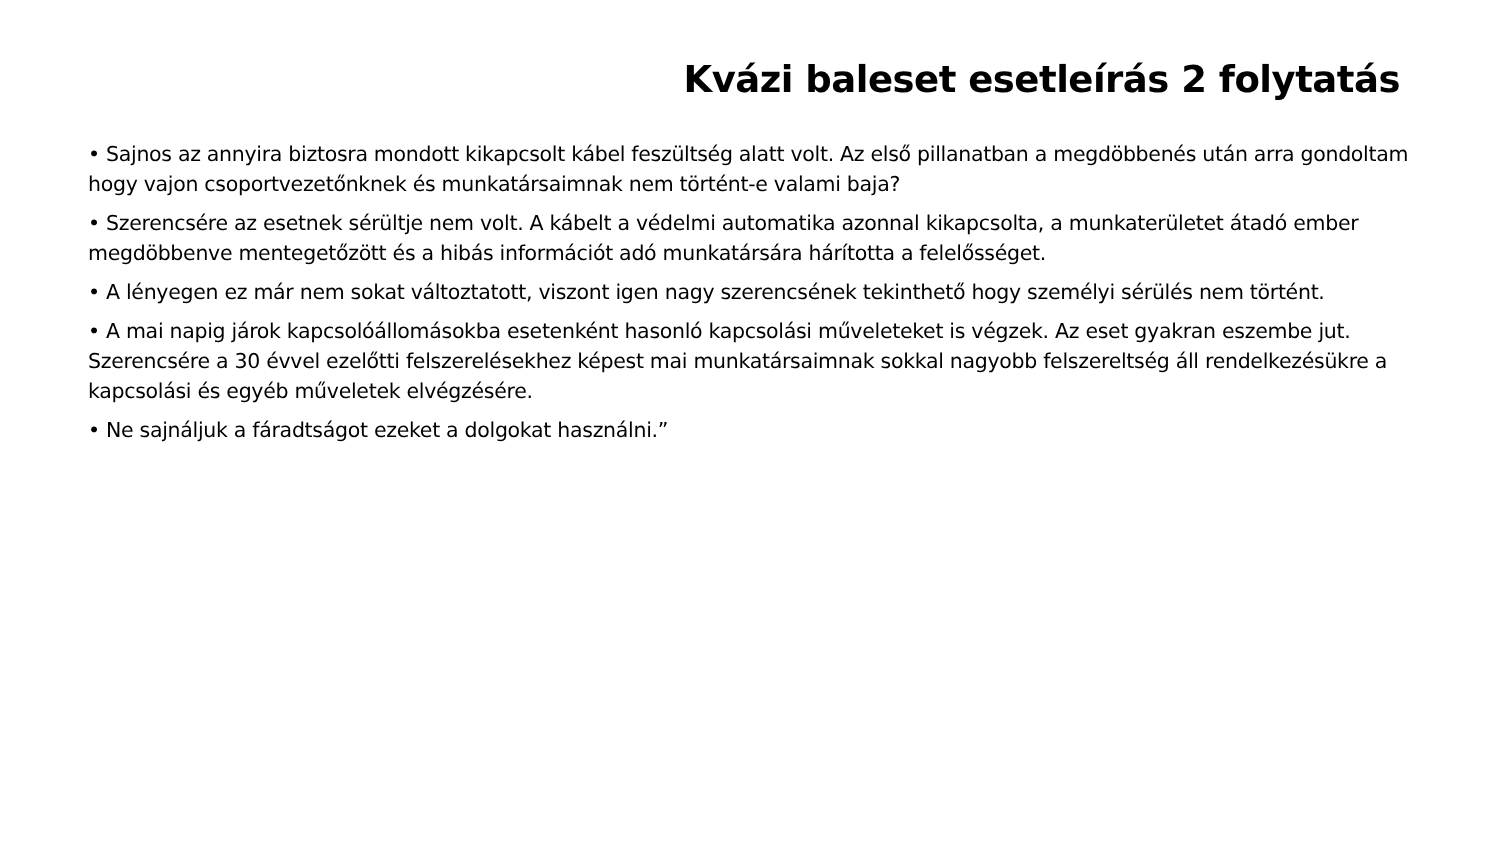Kvázi baleset esetleírás 2 folytatás
• Sajnos az annyira biztosra mondott kikapcsolt kábel feszültség alatt volt. Az első pillanatban a megdöbbenés után arra gondoltam hogy vajon csoportvezetőnknek és munkatársaimnak nem történt-e valami baja?
• Szerencsére az esetnek sérültje nem volt. A kábelt a védelmi automatika azonnal kikapcsolta, a munkaterületet átadó ember megdöbbenve mentegetőzött és a hibás információt adó munkatársára hárította a felelősséget.
• A lényegen ez már nem sokat változtatott, viszont igen nagy szerencsének tekinthető hogy személyi sérülés nem történt.
• A mai napig járok kapcsolóállomásokba esetenként hasonló kapcsolási műveleteket is végzek. Az eset gyakran eszembe jut. Szerencsére a 30 évvel ezelőtti felszerelésekhez képest mai munkatársaimnak sokkal nagyobb felszereltség áll rendelkezésükre a kapcsolási és egyéb műveletek elvégzésére.
• Ne sajnáljuk a fáradtságot ezeket a dolgokat használni.”